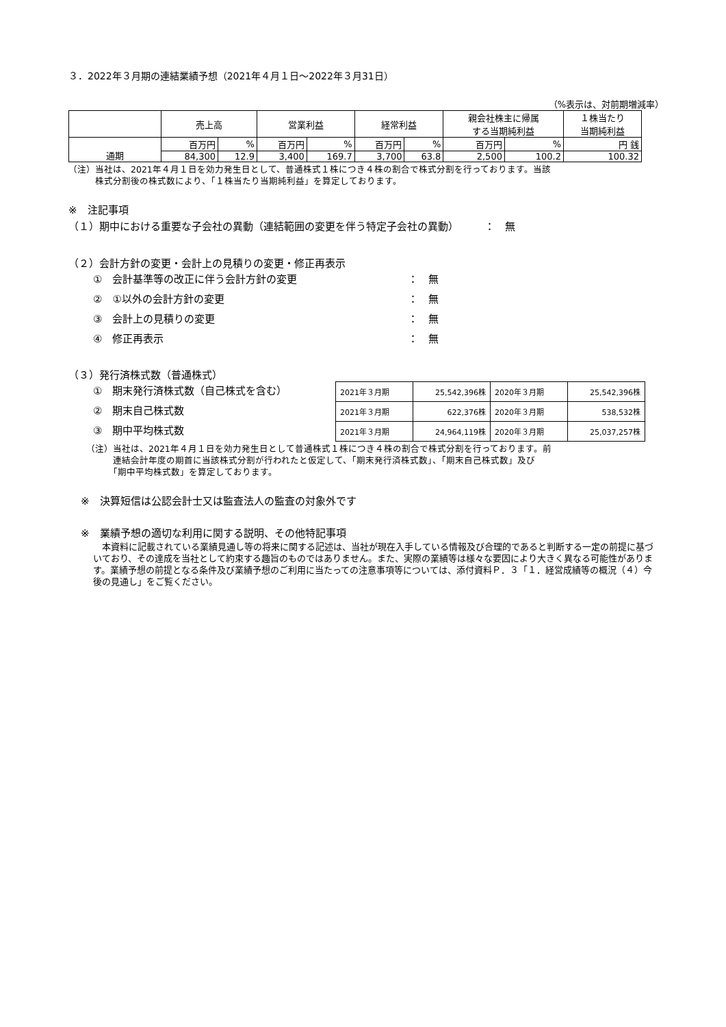３．2022年３月期の連結業績予想（2021年４月１日～2022年３月31日）
（%表示は、対前期増減率）
| | 売上高 | | 営業利益 | | 経常利益 | | 親会社株主に帰属 する当期純利益 | | １株当たり 当期純利益 |
| --- | --- | --- | --- | --- | --- | --- | --- | --- | --- |
| 通期 | 百万円 | % | 百万円 | % | 百万円 | % | 百万円 | % | 円 銭 |
| | 84,300 | 12.9 | 3,400 | 169.7 | 3,700 | 63.8 | 2,500 | 100.2 | 100.32 |
（注）当社は、2021年４月１日を効力発生日として、普通株式１株につき４株の割合で株式分割を行っております。当該
　　　株式分割後の株式数により、「１株当たり当期純利益」を算定しております。
※　注記事項
（１）期中における重要な子会社の異動（連結範囲の変更を伴う特定子会社の異動）　　　：　無
（２）会計方針の変更・会計上の見積りの変更・修正再表示
①　会計基準等の改正に伴う会計方針の変更 ：　無
②　①以外の会計方針の変更 ：　無
③　会計上の見積りの変更 ：　無
④　修正再表示 ：　無
（３）発行済株式数（普通株式）
①　期末発行済株式数（自己株式を含む）
②　期末自己株式数
③　期中平均株式数
| 2021年３月期 | 25,542,396株 | 2020年３月期 | 25,542,396株 |
| 2021年３月期 | 622,376株 | 2020年３月期 | 538,532株 |
| 2021年３月期 | 24,964,119株 | 2020年３月期 | 25,037,257株 |
（注）当社は、2021年４月１日を効力発生日として普通株式１株につき４株の割合で株式分割を行っております。前
　　　連結会計年度の期首に当該株式分割が行われたと仮定して、「期末発行済株式数」、「期末自己株式数」及び
　　　「期中平均株式数」を算定しております。
※　決算短信は公認会計士又は監査法人の監査の対象外です
※　業績予想の適切な利用に関する説明、その他特記事項
　本資料に記載されている業績見通し等の将来に関する記述は、当社が現在入手している情報及び合理的であると判断する一定の前提に基づいており、その達成を当社として約束する趣旨のものではありません。また、実際の業績等は様々な要因により大きく異なる可能性があります。業績予想の前提となる条件及び業績予想のご利用に当たっての注意事項等については、添付資料Ｐ．３「１．経営成績等の概況（４）今後の見通し」をご覧ください。